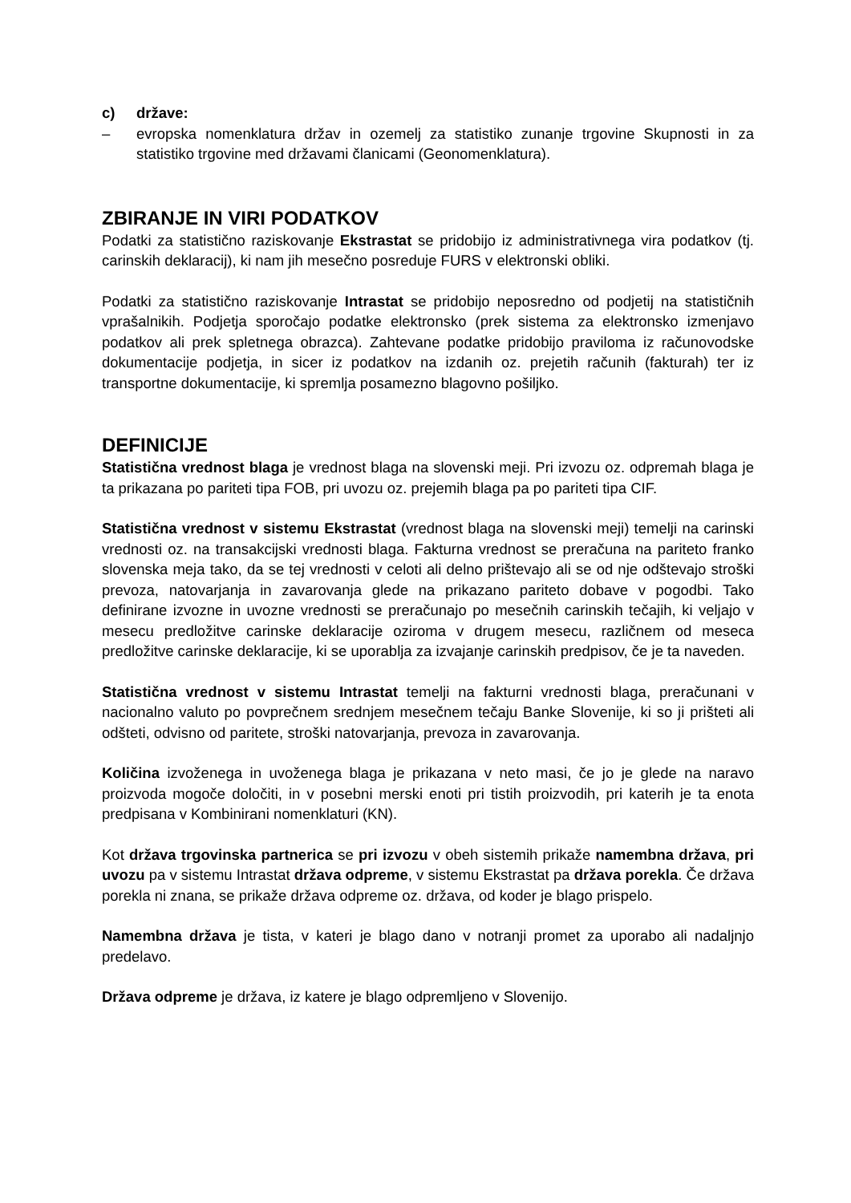c) države:
– evropska nomenklatura držav in ozemelj za statistiko zunanje trgovine Skupnosti in za statistiko trgovine med državami članicami (Geonomenklatura).
ZBIRANJE IN VIRI PODATKOV
Podatki za statistično raziskovanje Ekstrastat se pridobijo iz administrativnega vira podatkov (tj. carinskih deklaracij), ki nam jih mesečno posreduje FURS v elektronski obliki.
Podatki za statistično raziskovanje Intrastat se pridobijo neposredno od podjetij na statističnih vprašalnikih. Podjetja sporočajo podatke elektronsko (prek sistema za elektronsko izmenjavo podatkov ali prek spletnega obrazca). Zahtevane podatke pridobijo praviloma iz računovodske dokumentacije podjetja, in sicer iz podatkov na izdanih oz. prejetih računih (fakturah) ter iz transportne dokumentacije, ki spremlja posamezno blagovno pošiljko.
DEFINICIJE
Statistična vrednost blaga je vrednost blaga na slovenski meji. Pri izvozu oz. odpremah blaga je ta prikazana po pariteti tipa FOB, pri uvozu oz. prejemih blaga pa po pariteti tipa CIF.
Statistična vrednost v sistemu Ekstrastat (vrednost blaga na slovenski meji) temelji na carinski vrednosti oz. na transakcijski vrednosti blaga. Fakturna vrednost se preračuna na pariteto franko slovenska meja tako, da se tej vrednosti v celoti ali delno prištevajo ali se od nje odštevajo stroški prevoza, natovarjanja in zavarovanja glede na prikazano pariteto dobave v pogodbi. Tako definirane izvozne in uvozne vrednosti se preračunajo po mesečnih carinskih tečajih, ki veljajo v mesecu predložitve carinske deklaracije oziroma v drugem mesecu, različnem od meseca predložitve carinske deklaracije, ki se uporablja za izvajanje carinskih predpisov, če je ta naveden.
Statistična vrednost v sistemu Intrastat temelji na fakturni vrednosti blaga, preračunani v nacionalno valuto po povprečnem srednjem mesečnem tečaju Banke Slovenije, ki so ji prišteti ali odšteti, odvisno od paritete, stroški natovarjanja, prevoza in zavarovanja.
Količina izvoženega in uvoženega blaga je prikazana v neto masi, če jo je glede na naravo proizvoda mogoče določiti, in v posebni merski enoti pri tistih proizvodih, pri katerih je ta enota predpisana v Kombinirani nomenklaturi (KN).
Kot država trgovinska partnerica se pri izvozu v obeh sistemih prikaže namembna država, pri uvozu pa v sistemu Intrastat država odpreme, v sistemu Ekstrastat pa država porekla. Če država porekla ni znana, se prikaže država odpreme oz. država, od koder je blago prispelo.
Namembna država je tista, v kateri je blago dano v notranji promet za uporabo ali nadaljnjo predelavo.
Država odpreme je država, iz katere je blago odpremljeno v Slovenijo.